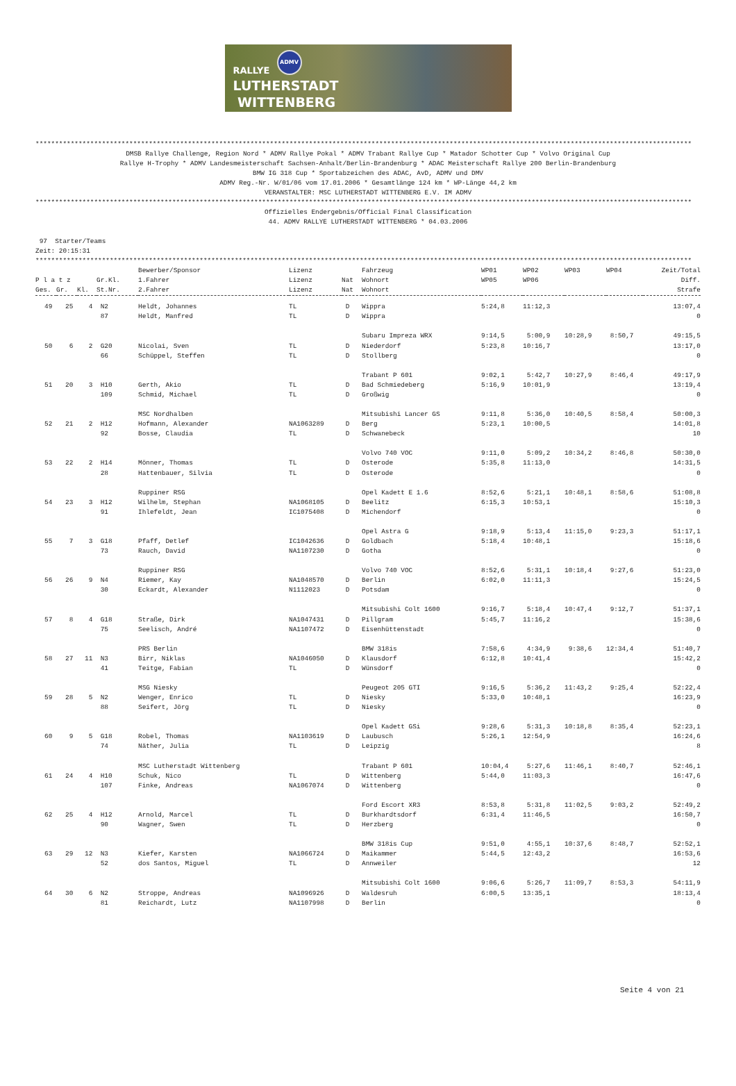ADMV
RALLYE
LUTHERSTADT
WITTENBERG
************************************************************************************************************************************************************************
DMSB Rallye Challenge, Region Nord * ADMV Rallye Pokal * ADMV Trabant Rallye Cup * Matador Schotter Cup * Volvo Original Cup Rallye H-Trophy * ADMV Landesmeisterschaft Sachsen-Anhalt/Berlin-Brandenburg * ADAC Meisterschaft Rallye 200 Berlin-Brandenburg BMW IG 318 Cup * Sportabzeichen des ADAC, AvD, ADMV und DMV ADMV Reg.-Nr. W/01/06 vom 17.01.2006 * Gesamtlänge 124 km * WP-Länge 44,2 km VERANSTALTER: MSC LUTHERSTADT WITTENBERG E.V. IM ADMV
************************************************************************************************************************************************************************
Offizielles Endergebnis/Official Final Classification 44. ADMV RALLYE LUTHERSTADT WITTENBERG * 04.03.2006
97 Starter/Teams Zeit: 20:15:31
************************************************************************************************************************************************************************
| | | | | Bewerber/Sponsor | Lizenz | | Fahrzeug | WP01 | WP02 | WP03 | WP04 | Zeit/Total |
| --- | --- | --- | --- | --- | --- | --- | --- | --- | --- | --- | --- | --- |
| P l a t z | | | Gr.Kl. | 1.Fahrer | Lizenz | Nat | Wohnort | WP05 | WP06 | | | Diff. |
| Ges. | Gr. | Kl. | St.Nr. | 2.Fahrer | Lizenz | Nat | Wohnort | | | | | Strafe |
| 49 | 25 | 4 | N2 | Heldt, Johannes | TL | D | Wippra | 5:24,8 | 11:12,3 | | | 13:07,4 |
| | | | 87 | Heldt, Manfred | TL | D | Wippra | | | | | 0 |
| | | | | | | | Subaru Impreza WRX | 9:14,5 | 5:00,9 | 10:28,9 | 8:50,7 | 49:15,5 |
| 50 | 6 | 2 | G20 | Nicolai, Sven | TL | D | Niederdorf | 5:23,8 | 10:16,7 | | | 13:17,0 |
| | | | 66 | Schüppel, Steffen | TL | D | Stollberg | | | | | 0 |
| | | | | | | | Trabant P 601 | 9:02,1 | 5:42,7 | 10:27,9 | 8:46,4 | 49:17,9 |
| 51 | 20 | 3 | H10 | Gerth, Akio | TL | D | Bad Schmiedeberg | 5:16,9 | 10:01,9 | | | 13:19,4 |
| | | | 109 | Schmid, Michael | TL | D | Großwig | | | | | 0 |
| | | | | MSC Nordhalben | | | Mitsubishi Lancer GS | 9:11,8 | 5:36,0 | 10:40,5 | 8:58,4 | 50:00,3 |
| 52 | 21 | 2 | H12 | Hofmann, Alexander | NA1063289 | D | Berg | 5:23,1 | 10:00,5 | | | 14:01,8 |
| | | | 92 | Bosse, Claudia | TL | D | Schwanebeck | | | | | 10 |
| | | | | | | | Volvo 740 VOC | 9:11,0 | 5:09,2 | 10:34,2 | 8:46,8 | 50:30,0 |
| 53 | 22 | 2 | H14 | Mönner, Thomas | TL | D | Osterode | 5:35,8 | 11:13,0 | | | 14:31,5 |
| | | | 28 | Hattenbauer, Silvia | TL | D | Osterode | | | | | 0 |
| | | | | Ruppiner RSG | | | Opel Kadett E 1.6 | 8:52,6 | 5:21,1 | 10:48,1 | 8:58,6 | 51:08,8 |
| 54 | 23 | 3 | H12 | Wilhelm, Stephan | NA1068105 | D | Beelitz | 6:15,3 | 10:53,1 | | | 15:10,3 |
| | | | 91 | Ihlefeldt, Jean | IC1075408 | D | Michendorf | | | | | 0 |
| | | | | | | | Opel Astra G | 9:18,9 | 5:13,4 | 11:15,0 | 9:23,3 | 51:17,1 |
| 55 | 7 | 3 | G18 | Pfaff, Detlef | IC1042636 | D | Goldbach | 5:18,4 | 10:48,1 | | | 15:18,6 |
| | | | 73 | Rauch, David | NA1107230 | D | Gotha | | | | | 0 |
| | | | | Ruppiner RSG | | | Volvo 740 VOC | 8:52,6 | 5:31,1 | 10:18,4 | 9:27,6 | 51:23,0 |
| 56 | 26 | 9 | N4 | Riemer, Kay | NA1048570 | D | Berlin | 6:02,0 | 11:11,3 | | | 15:24,5 |
| | | | 30 | Eckardt, Alexander | N1112023 | D | Potsdam | | | | | 0 |
| | | | | | | | Mitsubishi Colt 1600 | 9:16,7 | 5:18,4 | 10:47,4 | 9:12,7 | 51:37,1 |
| 57 | 8 | 4 | G18 | Straße, Dirk | NA1047431 | D | Pillgram | 5:45,7 | 11:16,2 | | | 15:38,6 |
| | | | 75 | Seelisch, André | NA1107472 | D | Eisenhüttenstadt | | | | | 0 |
| | | | | PRS Berlin | | | BMW 318is | 7:58,6 | 4:34,9 | 9:38,6 | 12:34,4 | 51:40,7 |
| 58 | 27 | 11 | N3 | Birr, Niklas | NA1046050 | D | Klausdorf | 6:12,8 | 10:41,4 | | | 15:42,2 |
| | | | 41 | Teitge, Fabian | TL | D | Wünsdorf | | | | | 0 |
| | | | | MSG Niesky | | | Peugeot 205 GTI | 9:16,5 | 5:36,2 | 11:43,2 | 9:25,4 | 52:22,4 |
| 59 | 28 | 5 | N2 | Wenger, Enrico | TL | D | Niesky | 5:33,0 | 10:48,1 | | | 16:23,9 |
| | | | 88 | Seifert, Jörg | TL | D | Niesky | | | | | 0 |
| | | | | | | | Opel Kadett GSi | 9:28,6 | 5:31,3 | 10:18,8 | 8:35,4 | 52:23,1 |
| 60 | 9 | 5 | G18 | Robel, Thomas | NA1103619 | D | Laubusch | 5:26,1 | 12:54,9 | | | 16:24,6 |
| | | | 74 | Näther, Julia | TL | D | Leipzig | | | | | 8 |
| | | | | MSC Lutherstadt Wittenberg | | | Trabant P 601 | 10:04,4 | 5:27,6 | 11:46,1 | 8:40,7 | 52:46,1 |
| 61 | 24 | 4 | H10 | Schuk, Nico | TL | D | Wittenberg | 5:44,0 | 11:03,3 | | | 16:47,6 |
| | | | 107 | Finke, Andreas | NA1067074 | D | Wittenberg | | | | | 0 |
| | | | | | | | Ford Escort XR3 | 8:53,8 | 5:31,8 | 11:02,5 | 9:03,2 | 52:49,2 |
| 62 | 25 | 4 | H12 | Arnold, Marcel | TL | D | Burkhardtsdorf | 6:31,4 | 11:46,5 | | | 16:50,7 |
| | | | 90 | Wagner, Swen | TL | D | Herzberg | | | | | 0 |
| | | | | | | | BMW 318is Cup | 9:51,0 | 4:55,1 | 10:37,6 | 8:48,7 | 52:52,1 |
| 63 | 29 | 12 | N3 | Kiefer, Karsten | NA1066724 | D | Maikammer | 5:44,5 | 12:43,2 | | | 16:53,6 |
| | | | 52 | dos Santos, Miguel | TL | D | Annweiler | | | | | 12 |
| | | | | | | | Mitsubishi Colt 1600 | 9:06,6 | 5:26,7 | 11:09,7 | 8:53,3 | 54:11,9 |
| 64 | 30 | 6 | N2 | Stroppe, Andreas | NA1096926 | D | Waldesruh | 6:00,5 | 13:35,1 | | | 18:13,4 |
| | | | 81 | Reichardt, Lutz | NA1107998 | D | Berlin | | | | | 0 |
Seite 4 von 21